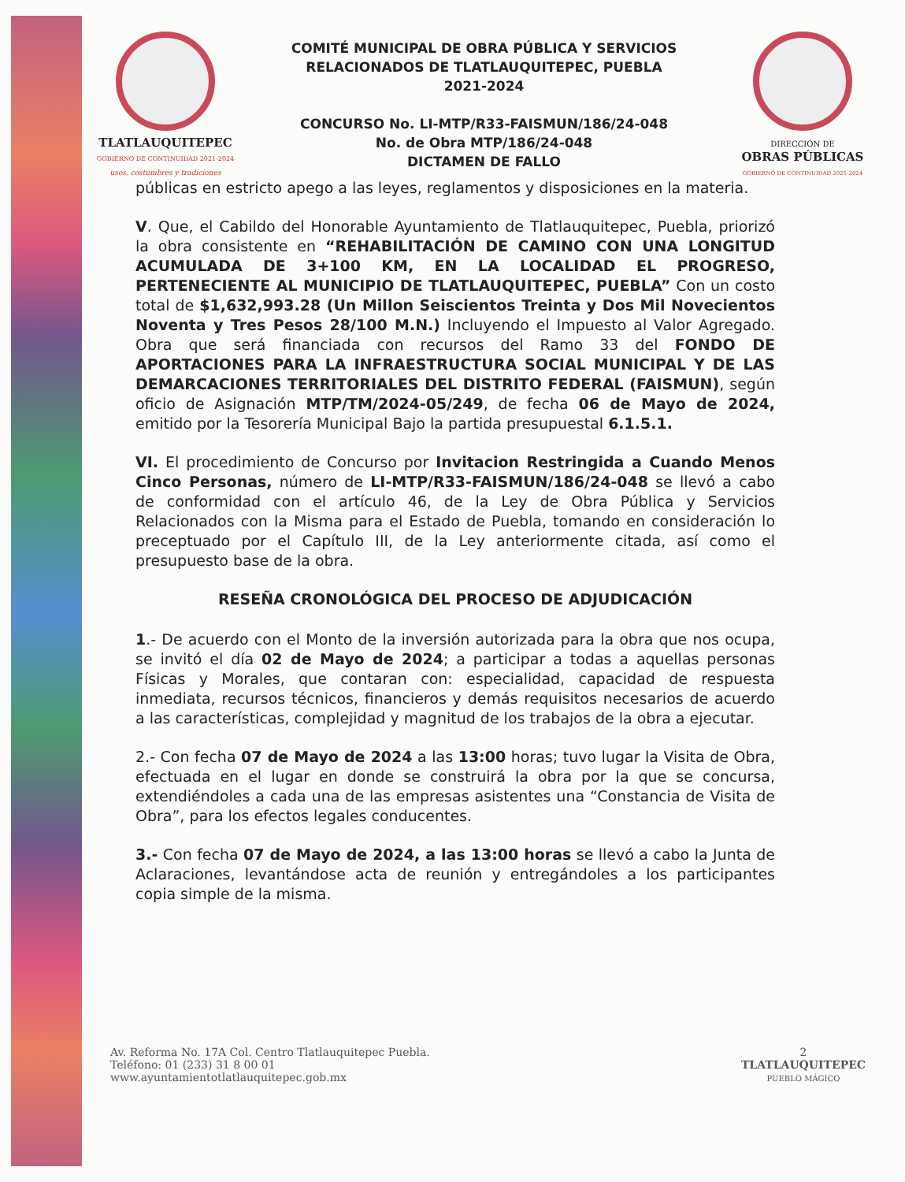TLATLAUQUITEPEC
GOBIERNO DE CONTINUIDAD 2021-2024
usos, costumbres y tradiciones
COMITÉ MUNICIPAL DE OBRA PÚBLICA Y SERVICIOS
RELACIONADOS DE TLATLAUQUITEPEC, PUEBLA
2021-2024
CONCURSO No. LI-MTP/R33-FAISMUN/186/24-048
No. de Obra MTP/186/24-048
DICTAMEN DE FALLO
DIRECCIÓN DE
OBRAS PÚBLICAS
GOBIERNO DE CONTINUIDAD 2021-2024
públicas en estricto apego a las leyes, reglamentos y disposiciones en la materia.
V. Que, el Cabildo del Honorable Ayuntamiento de Tlatlauquitepec, Puebla, priorizó la obra consistente en “REHABILITACIÓN DE CAMINO CON UNA LONGITUD ACUMULADA DE 3+100 KM, EN LA LOCALIDAD EL PROGRESO, PERTENECIENTE AL MUNICIPIO DE TLATLAUQUITEPEC, PUEBLA” Con un costo total de $1,632,993.28 (Un Millon Seiscientos Treinta y Dos Mil Novecientos Noventa y Tres Pesos 28/100 M.N.) Incluyendo el Impuesto al Valor Agregado. Obra que será financiada con recursos del Ramo 33 del FONDO DE APORTACIONES PARA LA INFRAESTRUCTURA SOCIAL MUNICIPAL Y DE LAS DEMARCACIONES TERRITORIALES DEL DISTRITO FEDERAL (FAISMUN), según oficio de Asignación MTP/TM/2024-05/249, de fecha 06 de Mayo de 2024, emitido por la Tesorería Municipal Bajo la partida presupuestal 6.1.5.1.
VI. El procedimiento de Concurso por Invitacion Restringida a Cuando Menos Cinco Personas, número de LI-MTP/R33-FAISMUN/186/24-048 se llevó a cabo de conformidad con el artículo 46, de la Ley de Obra Pública y Servicios Relacionados con la Misma para el Estado de Puebla, tomando en consideración lo preceptuado por el Capítulo III, de la Ley anteriormente citada, así como el presupuesto base de la obra.
RESEÑA CRONOLÓGICA DEL PROCESO DE ADJUDICACIÓN
1.- De acuerdo con el Monto de la inversión autorizada para la obra que nos ocupa, se invitó el día 02 de Mayo de 2024; a participar a todas a aquellas personas Físicas y Morales, que contaran con: especialidad, capacidad de respuesta inmediata, recursos técnicos, financieros y demás requisitos necesarios de acuerdo a las características, complejidad y magnitud de los trabajos de la obra a ejecutar.
2.- Con fecha 07 de Mayo de 2024 a las 13:00 horas; tuvo lugar la Visita de Obra, efectuada en el lugar en donde se construirá la obra por la que se concursa, extendiéndoles a cada una de las empresas asistentes una “Constancia de Visita de Obra”, para los efectos legales conducentes.
3.- Con fecha 07 de Mayo de 2024, a las 13:00 horas se llevó a cabo la Junta de Aclaraciones, levantándose acta de reunión y entregándoles a los participantes copia simple de la misma.
Av. Reforma No. 17A Col. Centro Tlatlauquitepec Puebla.
Teléfono: 01 (233) 31 8 00 01
www.ayuntamientotlatlauquitepec.gob.mx
2
TLATLAUQUITEPEC
PUEBLO MÁGICO